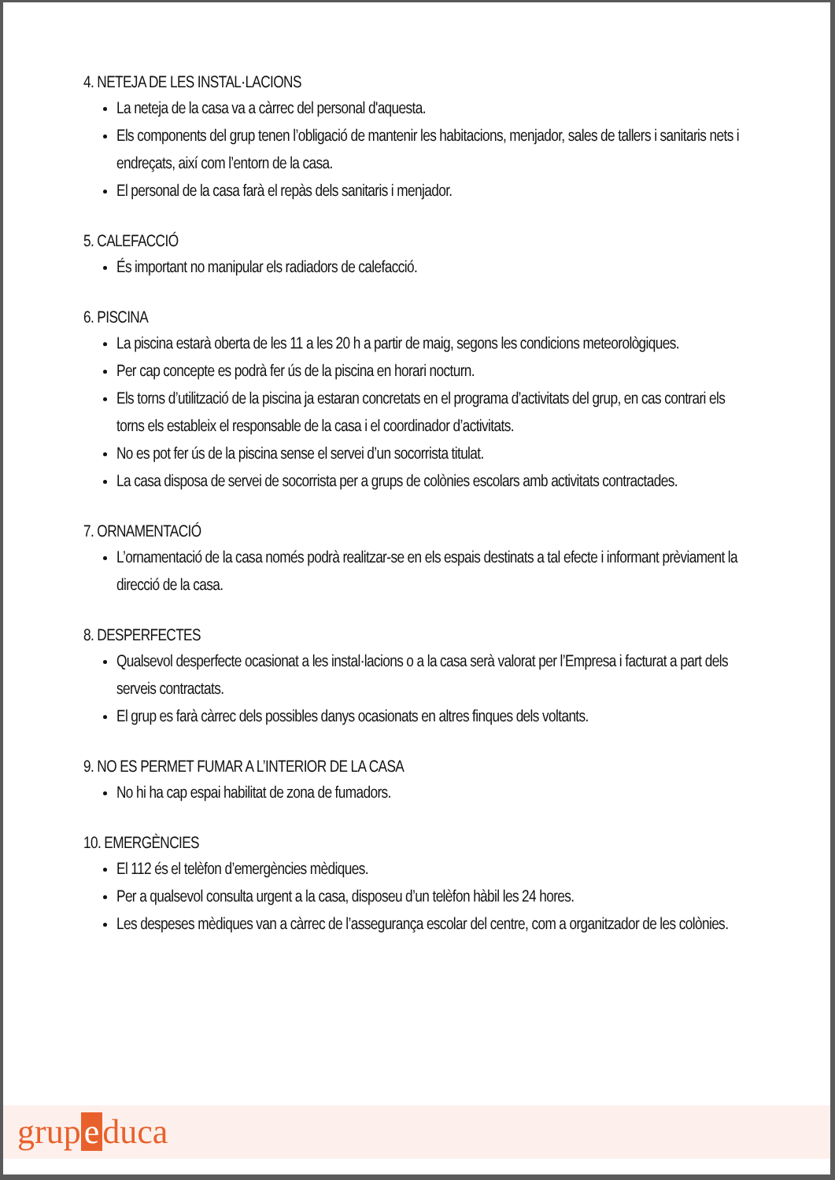4. NETEJA DE LES INSTAL·LACIONS
La neteja de la casa va a càrrec del personal d'aquesta.
Els components del grup tenen l’obligació de mantenir les habitacions, menjador, sales de tallers i sanitaris nets i endreçats, així com l’entorn de la casa.
El personal de la casa farà el repàs dels sanitaris i menjador.
5. CALEFACCIÓ
És important no manipular els radiadors de calefacció.
6. PISCINA
La piscina estarà oberta de les 11 a les 20 h a partir de maig, segons les condicions meteorològiques.
Per cap concepte es podrà fer ús de la piscina en horari nocturn.
Els torns d’utilització de la piscina ja estaran concretats en el programa d’activitats del grup, en cas contrari els torns els estableix el responsable de la casa i el coordinador d’activitats.
No es pot fer ús de la piscina sense el servei d’un socorrista titulat.
La casa disposa de servei de socorrista per a grups de colònies escolars amb activitats contractades.
7. ORNAMENTACIÓ
L’ornamentació de la casa només podrà realitzar-se en els espais destinats a tal efecte i informant prèviament la direcció de la casa.
8. DESPERFECTES
Qualsevol desperfecte ocasionat a les instal·lacions o a la casa serà valorat per l’Empresa i facturat a part dels serveis contractats.
El grup es farà càrrec dels possibles danys ocasionats en altres finques dels voltants.
9. NO ES PERMET FUMAR A L’INTERIOR DE LA CASA
No hi ha cap espai habilitat de zona de fumadors.
10. EMERGÈNCIES
El 112 és el telèfon d’emergències mèdiques.
Per a qualsevol consulta urgent a la casa, disposeu d’un telèfon hàbil les 24 hores.
Les despeses mèdiques van a càrrec de l’assegurança escolar del centre, com a organitzador de les colònies.
grup e duca